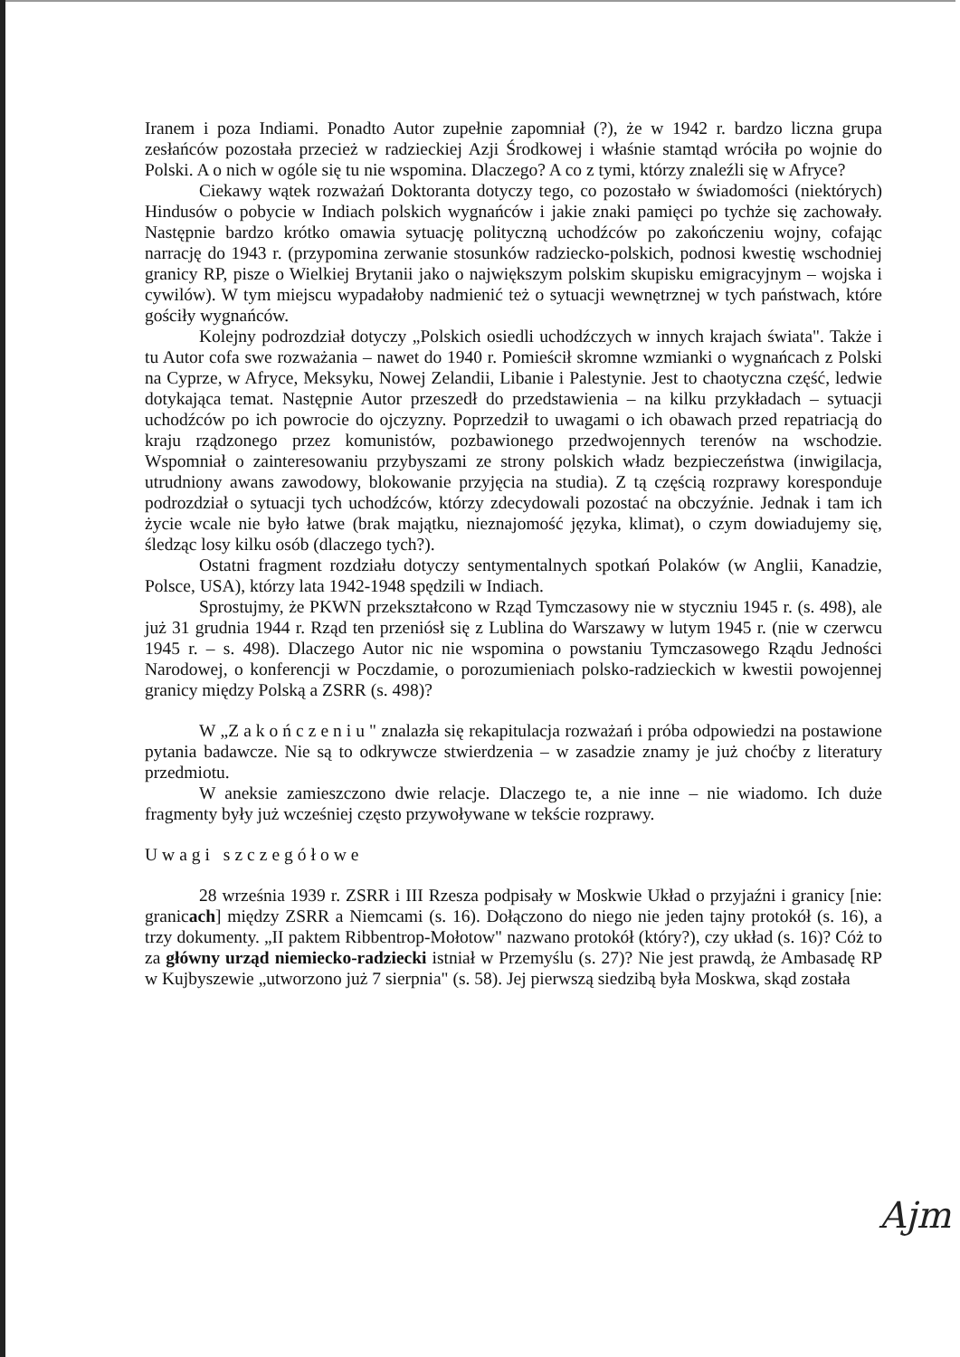Iranem i poza Indiami. Ponadto Autor zupełnie zapomniał (?), że w 1942 r. bardzo liczna grupa zesłańców pozostała przecież w radzieckiej Azji Środkowej i właśnie stamtąd wróciła po wojnie do Polski. A o nich w ogóle się tu nie wspomina. Dlaczego? A co z tymi, którzy znaleźli się w Afryce?
Ciekawy wątek rozważań Doktoranta dotyczy tego, co pozostało w świadomości (niektórych) Hindusów o pobycie w Indiach polskich wygnańców i jakie znaki pamięci po tychże się zachowały. Następnie bardzo krótko omawia sytuację polityczną uchodźców po zakończeniu wojny, cofając narrację do 1943 r. (przypomina zerwanie stosunków radziecko-polskich, podnosi kwestię wschodniej granicy RP, pisze o Wielkiej Brytanii jako o największym polskim skupisku emigracyjnym – wojska i cywilów). W tym miejscu wypadałoby nadmienić też o sytuacji wewnętrznej w tych państwach, które gościły wygnańców.
Kolejny podrozdział dotyczy „Polskich osiedli uchodźczych w innych krajach świata". Także i tu Autor cofa swe rozważania – nawet do 1940 r. Pomieścił skromne wzmianki o wygnańcach z Polski na Cyprze, w Afryce, Meksyku, Nowej Zelandii, Libanie i Palestynie. Jest to chaotyczna część, ledwie dotykająca temat. Następnie Autor przeszedł do przedstawienia – na kilku przykładach – sytuacji uchodźców po ich powrocie do ojczyzny. Poprzedził to uwagami o ich obawach przed repatriacją do kraju rządzonego przez komunistów, pozbawionego przedwojennych terenów na wschodzie. Wspomniał o zainteresowaniu przybyszami ze strony polskich władz bezpieczeństwa (inwigilacja, utrudniony awans zawodowy, blokowanie przyjęcia na studia). Z tą częścią rozprawy koresponduje podrozdział o sytuacji tych uchodźców, którzy zdecydowali pozostać na obczyźnie. Jednak i tam ich życie wcale nie było łatwe (brak majątku, nieznajomość języka, klimat), o czym dowiadujemy się, śledząc losy kilku osób (dlaczego tych?).
Ostatni fragment rozdziału dotyczy sentymentalnych spotkań Polaków (w Anglii, Kanadzie, Polsce, USA), którzy lata 1942-1948 spędzili w Indiach.
Sprostujmy, że PKWN przekształcono w Rząd Tymczasowy nie w styczniu 1945 r. (s. 498), ale już 31 grudnia 1944 r. Rząd ten przeniósł się z Lublina do Warszawy w lutym 1945 r. (nie w czerwcu 1945 r. – s. 498). Dlaczego Autor nic nie wspomina o powstaniu Tymczasowego Rządu Jedności Narodowej, o konferencji w Poczdamie, o porozumieniach polsko-radzieckich w kwestii powojennej granicy między Polską a ZSRR (s. 498)?
W „Zakończeniu" znalazła się rekapitulacja rozważań i próba odpowiedzi na postawione pytania badawcze. Nie są to odkrywcze stwierdzenia – w zasadzie znamy je już choćby z literatury przedmiotu.
W aneksie zamieszczono dwie relacje. Dlaczego te, a nie inne – nie wiadomo. Ich duże fragmenty były już wcześniej często przywoływane w tekście rozprawy.
Uwagi szczegółowe
28 września 1939 r. ZSRR i III Rzesza podpisały w Moskwie Układ o przyjaźni i granicy [nie: granicach] między ZSRR a Niemcami (s. 16). Dołączono do niego nie jeden tajny protokół (s. 16), a trzy dokumenty. „II paktem Ribbentrop-Mołotow" nazwano protokół (który?), czy układ (s. 16)? Cóż to za główny urząd niemiecko-radziecki istniał w Przemyślu (s. 27)? Nie jest prawdą, że Ambasadę RP w Kujbyszewie „utworzono już 7 sierpnia" (s. 58). Jej pierwszą siedzibą była Moskwa, skąd została
Ajm